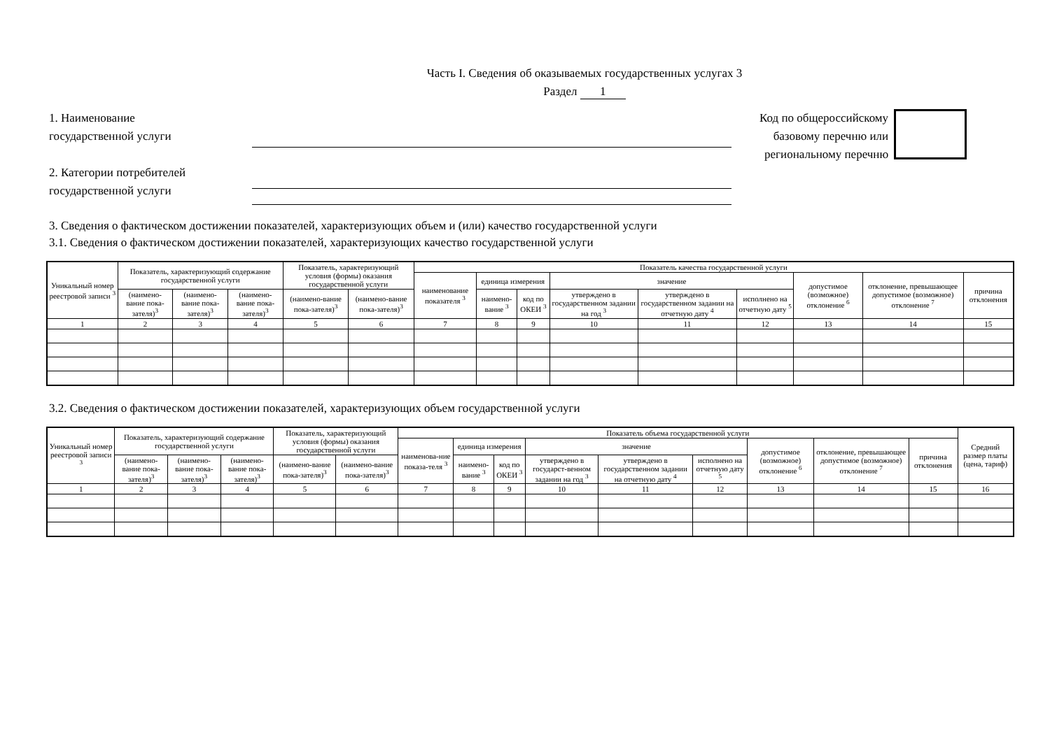Часть I. Сведения об оказываемых государственных услугах 3
Раздел 1
1. Наименование
государственной услуги
2. Категории потребителей
государственной услуги
Код по общероссийскому
базовому перечню или
региональному перечню
3. Сведения о фактическом достижении показателей, характеризующих объем и (или) качество государственной услуги
3.1. Сведения о фактическом достижении показателей, характеризующих качество государственной услуги
| Уникальный номер реестровой записи <sup>3</sup> | Показатель, характеризующий содержание государственной услуги | | | Показатель, характеризующий условия (формы) оказания государственной услуги | | Показатель качества государственной услуги | | | | | | | | |
| --- | --- | --- | --- | --- | --- | --- | --- | --- | --- | --- | --- | --- | --- | --- |
| | | | | | | наименование показателя <sup>3</sup> | единица измерения | | значение | | | допустимое (возможное) отклонение <sup>6</sup> | отклонение, превышающее допустимое (возможное) отклонение <sup>7</sup> | причина отклонения |
| | (наимено-вание пока-зателя)<sup>3</sup> | (наимено-вание пока-зателя)<sup>3</sup> | (наимено-вание пока-зателя)<sup>3</sup> | (наимено-вание пока-зателя)<sup>3</sup> | (наимено-вание пока-зателя)<sup>3</sup> | | наимено-вание <sup>3</sup> | код по ОКЕИ <sup>3</sup> | утверждено в государственном задании на год <sup>3</sup> | утверждено в государственном задании на отчетную дату <sup>4</sup> | исполнено на отчетную дату <sup>5</sup> | | | |
| 1 | 2 | 3 | 4 | 5 | 6 | 7 | 8 | 9 | 10 | 11 | 12 | 13 | 14 | 15 |
3.2. Сведения о фактическом достижении показателей, характеризующих объем государственной услуги
| Уникальный номер реестровой записи <sup>3</sup> | Показатель, характеризующий содержание государственной услуги | | | Показатель, характеризующий условия (формы) оказания государственной услуги | | Показатель объема государственной услуги | | | | | | | | | Средний размер платы (цена, тариф) |
| --- | --- | --- | --- | --- | --- | --- | --- | --- | --- | --- | --- | --- | --- | --- | --- |
| | | | | | | наименова-ние показа-теля <sup>3</sup> | единица измерения | | значение | | | допустимое (возможное) отклонение <sup>6</sup> | отклонение, превышающее допустимое (возможное) отклонение <sup>7</sup> | причина отклонения | |
| | (наимено-вание пока-зателя)<sup>3</sup> | (наимено-вание пока-зателя)<sup>3</sup> | (наимено-вание пока-зателя)<sup>3</sup> | (наимено-вание пока-зателя)<sup>3</sup> | (наимено-вание пока-зателя)<sup>3</sup> | | наимено-вание <sup>3</sup> | код по ОКЕИ <sup>3</sup> | утверждено в государст-венном задании на год <sup>3</sup> | утверждено в государственном задании на отчетную дату <sup>4</sup> | исполнено на отчетную дату <sup>5</sup> | | | | |
| 1 | 2 | 3 | 4 | 5 | 6 | 7 | 8 | 9 | 10 | 11 | 12 | 13 | 14 | 15 | 16 |